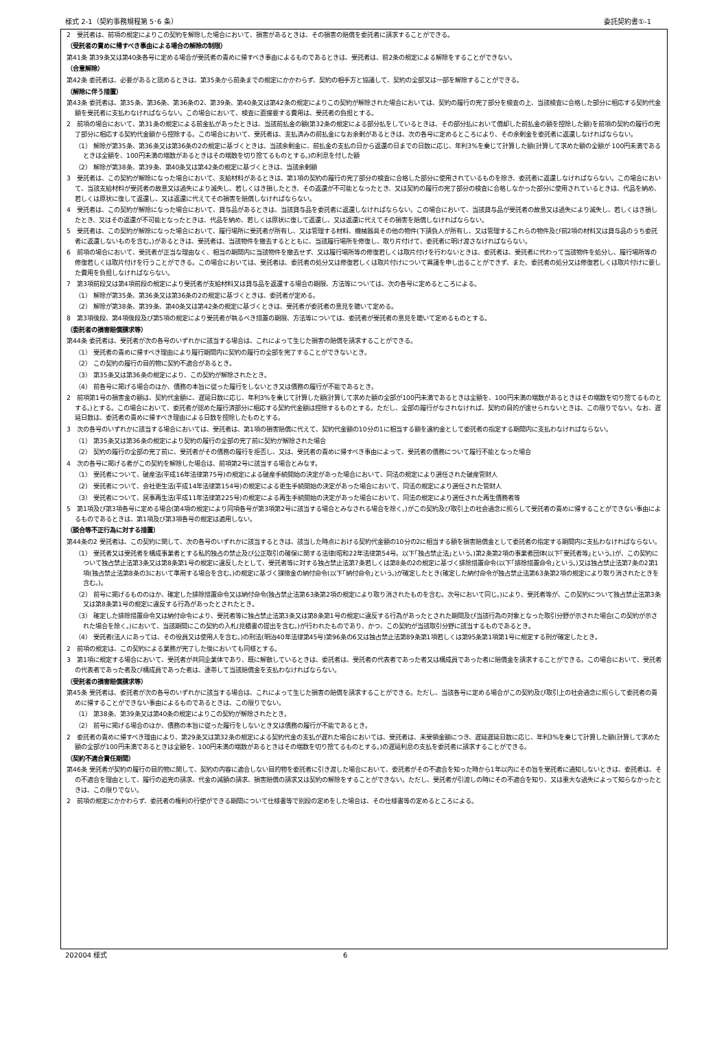様式 2-1（契約事務規程第 5･6 条） 委託契約書①-1
2　受託者は、前項の規定によりこの契約を解除した場合において、損害があるときは、その損害の賠償を委託者に請求することができる。
（受託者の責めに帰すべき事由による場合の解除の制限）
第41条 第39条又は第40条各号に定める場合が受託者の責めに帰すべき事由によるものであるときは、受託者は、前2条の規定による解除をすることができない。
（合意解除）
第42条 委託者は、必要があると認めるときは、第35条から前条までの規定にかかわらず、契約の相手方と協議して、契約の全部又は一部を解除することができる。
（解除に伴う措置）
第43条 委託者は、第35条、第36条、第36条の2、第39条、第40条又は第42条の規定によりこの契約が解除された場合においては、契約の履行の完了部分を検査の上、当該検査に合格した部分に相応する契約代金額を受託者に支払わなければならない。この場合において、検査に直接要する費用は、受託者の負担とする。
2　前項の場合において、第31条の規定による前金払があったときは、当該前払金の額(第32条の規定による部分払をしているときは、その部分払において償却した前払金の額を控除した額)を前項の契約の履行の完了部分に相応する契約代金額から控除する。この場合において、受託者は、支払済みの前払金になお余剰があるときは、次の各号に定めるところにより、その余剰金を委託者に返還しなければならない。
（1） 解除が第35条、第36条又は第36条の2の規定に基づくときは、当該余剰金に、前払金の支払の日から返還の日までの日数に応じ、年利3%を乗じて計算した額(計算して求めた額の全額が 100円未満であるときは全額を、100円未満の端数があるときはその端数を切り捨てるものとする。)の利息を付した額
（2） 解除が第38条、第39条、第40条又は第42条の規定に基づくときは、当該余剰額
3　受託者は、この契約が解除になった場合において、支給材料があるときは、第1項の契約の履行の完了部分の検査に合格した部分に使用されているものを除き、委託者に返還しなければならない。この場合において、当該支給材料が受託者の故意又は過失により滅失し、若しくはき損したとき、その返還が不可能となったとき、又は契約の履行の完了部分の検査に合格しなかった部分に使用されているときは、代品を納め、若しくは原状に復して返還し、又は返還に代えてその損害を賠償しなければならない。
4　受託者は、この契約が解除になった場合において、貸与品があるときは、当該貸与品を委託者に返還しなければならない。この場合において、当該貸与品が受託者の故意又は過失により滅失し、若しくはき損したとき、又はその返還が不可能となったときは、代品を納め、若しくは原状に復して返還し、又は返還に代えてその損害を賠償しなければならない。
5　受託者は、この契約が解除になった場合において、履行場所に受託者が所有し、又は管理する材料、機械器具その他の物件(下請負人が所有し、又は管理するこれらの物件及び前2項の材料又は貸与品のうち委託者に返還しないものを含む。)があるときは、受託者は、当該物件を撤去するとともに、当該履行場所を修復し、取り片付けて、委託者に明け渡さなければならない。
6　前項の場合において、受託者が正当な理由なく、相当の期間内に当該物件を撤去せず、又は履行場所等の修復若しくは取片付けを行わないときは、委託者は、受託者に代わって当該物件を処分し、履行場所等の修復若しくは取片付けを行うことができる。この場合においては、受託者は、委託者の処分又は修復若しくは取片付けについて異議を申し出ることができず、また、委託者の処分又は修復若しくは取片付けに要した費用を負担しなければならない。
7　第3項前段又は第4項前段の規定により受託者が支給材料又は貸与品を返還する場合の期限、方法等については、次の各号に定めるところによる。
（1） 解除が第35条、第36条又は第36条の2の規定に基づくときは、委託者が定める。
（2） 解除が第38条、第39条、第40条又は第42条の規定に基づくときは、受託者が委託者の意見を聴いて定める。
8　第3項後段、第4項後段及び第5項の規定により受託者が執るべき措置の期限、方法等については、委託者が受託者の意見を聴いて定めるものとする。
（委託者の損害賠償請求等）
第44条 委託者は、受託者が次の各号のいずれかに該当する場合は、これによって生じた損害の賠償を請求することができる。
（1） 受託者の責めに帰すべき理由により履行期間内に契約の履行の全部を完了することができないとき。
（2） この契約の履行の目的物に契約不適合があるとき。
（3） 第35条又は第36条の規定により、この契約が解除されたとき。
（4） 前各号に掲げる場合のほか、債務の本旨に従った履行をしないとき又は債務の履行が不能であるとき。
2　前項第1号の損害金の額は、契約代金額に、遅延日数に応じ、年利3%を乗じて計算した額(計算して求めた額の全部が100円未満であるときは全額を、100円未満の端数があるときはその端数を切り捨てるものとする。)とする。この場合において、委託者が認めた履行済部分に相応する契約代金額は控除するものとする。ただし、全部の履行がなされなければ、契約の目的が達せられないときは、この限りでない。なお、遅延日数は、委託者の責めに帰すべき理由による日数を控除したものとする。
3　次の各号のいずれかに該当する場合においては、受託者は、第1項の損害賠償に代えて、契約代金額の10分の1に相当する額を違約金として委託者の指定する期間内に支払わなければならない。
（1） 第35条又は第36条の規定により契約の履行の全部の完了前に契約が解除された場合
（2） 契約の履行の全部の完了前に、受託者がその債務の履行を拒否し、又は、受託者の責めに帰すべき事由によって、受託者の債務について履行不能となった場合
4　次の各号に掲げる者がこの契約を解除した場合は、前項第2号に該当する場合とみなす。
（1） 受託者について、破産法(平成16年法律第75号)の規定による破産手続開始の決定があった場合において、同法の規定により選任された破産管財人
（2） 受託者について、会社更生法(平成14年法律第154号)の規定による更生手続開始の決定があった場合において、同法の規定により選任された管財人
（3） 受託者について、民事再生法(平成11年法律第225号)の規定による再生手続開始の決定があった場合において、同法の規定により選任された再生債務者等
5　第1項及び第3項各号に定める場合(第4項の規定により同項各号が第3項第2号に該当する場合とみなされる場合を除く。)がこの契約及び取引上の社会通念に照らして受託者の責めに帰することができない事由によるものであるときは、第1項及び第3項各号の規定は適用しない。
（談合等不正行為に対する措置）
第44条の2 受託者は、この契約に関して、次の各号のいずれかに該当するときは、該当した時点における契約代金額の10分の2に相当する額を損害賠償金として委託者の指定する期間内に支払わなければならない。
（1） 受託者又は受託者を構成事業者とする私的独占の禁止及び公正取引の確保に関する法律(昭和22年法律第54号。以下｢独占禁止法｣という。)第2条第2項の事業者団体(以下｢受託者等｣という。)が、この契約について独占禁止法第3条又は第8条第1号の規定に違反したとして、受託者等に対する独占禁止法第7条若しくは第8条の2の規定に基づく排除措置命令(以下｢排除措置命令｣という。)又は独占禁止法第7条の2第1項(独占禁止法第8条の3において準用する場合を含む。)の規定に基づく課徴金の納付命令(以下｢納付命令｣という。)が確定したとき(確定した納付命令が独占禁止法第63条第2項の規定により取り消されたときを含む。)。
（2） 前号に掲げるもののほか、確定した排除措置命令又は納付命令(独占禁止法第63条第2項の規定により取り消されたものを含む。次号において同じ。)により、受託者等が、この契約について独占禁止法第3条又は第8条第1号の規定に違反する行為があったとされたとき。
（3） 確定した排除措置命令又は納付命令により、受託者等に独占禁止法第3条又は第8条第1号の規定に違反する行為があったとされた期間及び当該行為の対象となった取引分野が示された場合(この契約が示された場合を除く。)において、当該期間にこの契約の入札(見積書の提出を含む。)が行われたものであり、かつ、この契約が当該取引分野に該当するものであるとき。
（4） 受託者(法人にあっては、その役員又は使用人を含む。)の刑法(明治40年法律第45号)第96条の6又は独占禁止法第89条第1項若しくは第95条第1項第1号に規定する刑が確定したとき。
2　前項の規定は、この契約による業務が完了した後においても同様とする。
3　第1項に規定する場合において、受託者が共同企業体であり、既に解散しているときは、委託者は、受託者の代表者であった者又は構成員であった者に賠償金を請求することができる。この場合において、受託者の代表者であった者及び構成員であった者は、連帯して当該賠償金を支払わなければならない。
（受託者の損害賠償請求等）
第45条 受託者は、委託者が次の各号のいずれかに該当する場合は、これによって生じた損害の賠償を請求することができる。ただし、当該各号に定める場合がこの契約及び取引上の社会通念に照らして委託者の責めに帰することができない事由によるものであるときは、この限りでない。
（1） 第38条、第39条又は第40条の規定によりこの契約が解除されたとき。
（2） 前号に掲げる場合のほか、債務の本旨に従った履行をしないとき又は債務の履行が不能であるとき。
2　委託者の責めに帰すべき理由により、第29条又は第32条の規定による契約代金の支払が遅れた場合においては、受託者は、未受領金額につき、遅延遅延日数に応じ、年利3%を乗じて計算した額(計算して求めた額の全部が100円未満であるときは全額を、100円未満の端数があるときはその端数を切り捨てるものとする。)の遅延利息の支払を委託者に請求することができる。
（契約不適合責任期間）
第46条 受託者が契約の履行の目的物に関して、契約の内容に適合しない目的物を委託者に引き渡した場合において、委託者がその不適合を知った時から1年以内にその旨を受託者に通知しないときは、委託者は、その不適合を理由として、履行の追完の請求、代金の減額の請求、損害賠償の請求又は契約の解除をすることができない。ただし、受託者が引渡しの時にその不適合を知り、又は重大な過失によって知らなかったときは、この限りでない。
2　前項の規定にかかわらず、委託者の権利の行使ができる期間について仕様書等で別段の定めをした場合は、その仕様書等の定めるところによる。
202004 様式 6